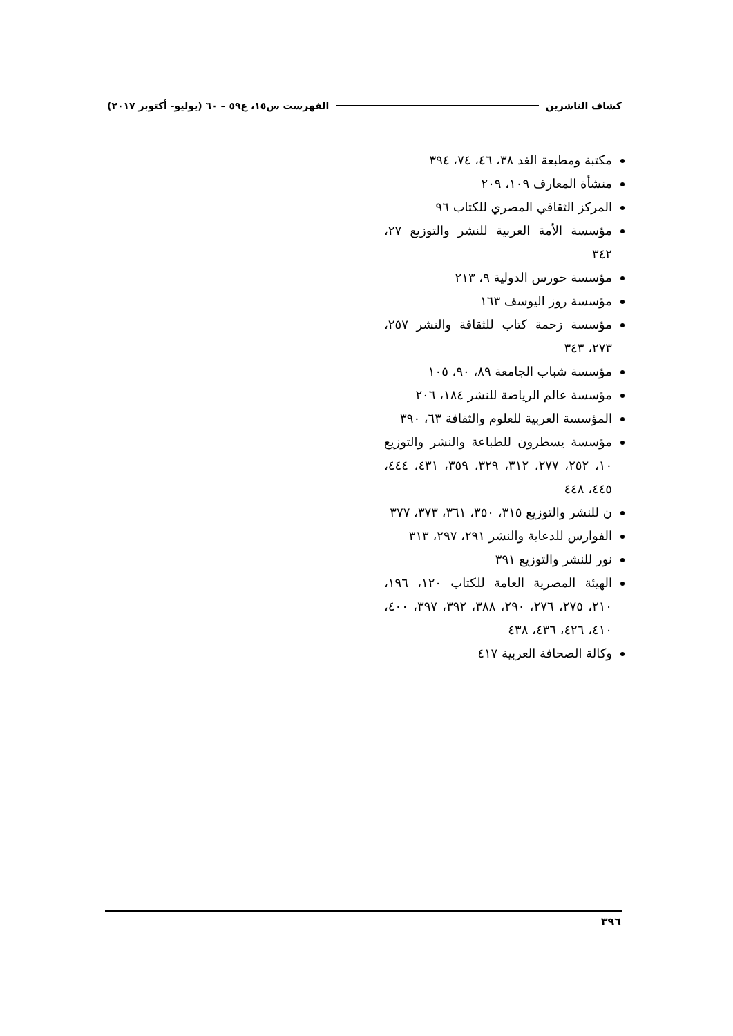كشاف الناشرين الفهرست س١٥، ع٥٩ – ٦٠ (يوليو- أكتوبر ٢٠١٧)
مكتبة ومطبعة الغد ٣٨، ٤٦، ٧٤، ٣٩٤
منشأة المعارف ١٠٩، ٢٠٩
المركز الثقافي المصري للكتاب ٩٦
مؤسسة الأمة العربية للنشر والتوزيع ٢٧، ٣٤٢
مؤسسة حورس الدولية ٩، ٢١٣
مؤسسة روز اليوسف ١٦٣
مؤسسة زحمة كتاب للثقافة والنشر ٢٥٧، ٢٧٣، ٣٤٣
مؤسسة شباب الجامعة ٨٩، ٩٠، ١٠٥
مؤسسة عالم الرياضة للنشر ١٨٤، ٢٠٦
المؤسسة العربية للعلوم والثقافة ٦٣، ٣٩٠
مؤسسة يسطرون للطباعة والنشر والتوزيع ١٠، ٢٥٢، ٢٧٧، ٣١٢، ٣٢٩، ٣٥٩، ٤٣١، ٤٤٤، ٤٤٥، ٤٤٨
ن للنشر والتوزيع ٣١٥، ٣٥٠، ٣٦١، ٣٧٣، ٣٧٧
الفوارس للدعاية والنشر ٢٩١، ٢٩٧، ٣١٣
نور للنشر والتوزيع ٣٩١
الهيئة المصرية العامة للكتاب ١٢٠، ١٩٦، ٢١٠، ٢٧٥، ٢٧٦، ٢٩٠، ٣٨٨، ٣٩٢، ٣٩٧، ٤٠٠، ٤١٠، ٤٢٦، ٤٣٦، ٤٣٨
وكالة الصحافة العربية ٤١٧
٣٩٦